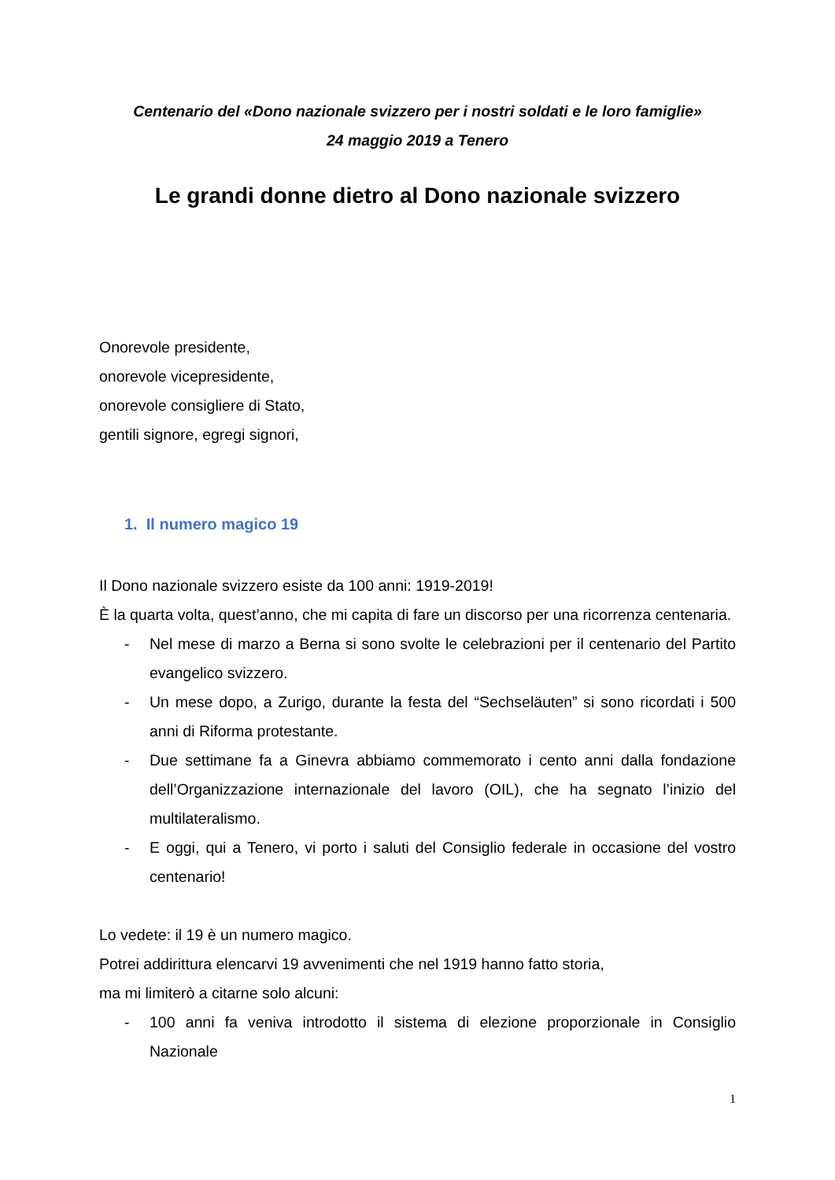Centenario del «Dono nazionale svizzero per i nostri soldati e le loro famiglie»
24 maggio 2019 a Tenero
Le grandi donne dietro al Dono nazionale svizzero
Onorevole presidente,
onorevole vicepresidente,
onorevole consigliere di Stato,
gentili signore, egregi signori,
1. Il numero magico 19
Il Dono nazionale svizzero esiste da 100 anni: 1919-2019!
È la quarta volta, quest’anno, che mi capita di fare un discorso per una ricorrenza centenaria.
- Nel mese di marzo a Berna si sono svolte le celebrazioni per il centenario del Partito evangelico svizzero.
- Un mese dopo, a Zurigo, durante la festa del “Sechseläuten” si sono ricordati i 500 anni di Riforma protestante.
- Due settimane fa a Ginevra abbiamo commemorato i cento anni dalla fondazione dell’Organizzazione internazionale del lavoro (OIL), che ha segnato l’inizio del multilateralismo.
- E oggi, qui a Tenero, vi porto i saluti del Consiglio federale in occasione del vostro centenario!
Lo vedete: il 19 è un numero magico.
Potrei addirittura elencarvi 19 avvenimenti che nel 1919 hanno fatto storia,
ma mi limiterò a citarne solo alcuni:
- 100 anni fa veniva introdotto il sistema di elezione proporzionale in Consiglio Nazionale
1